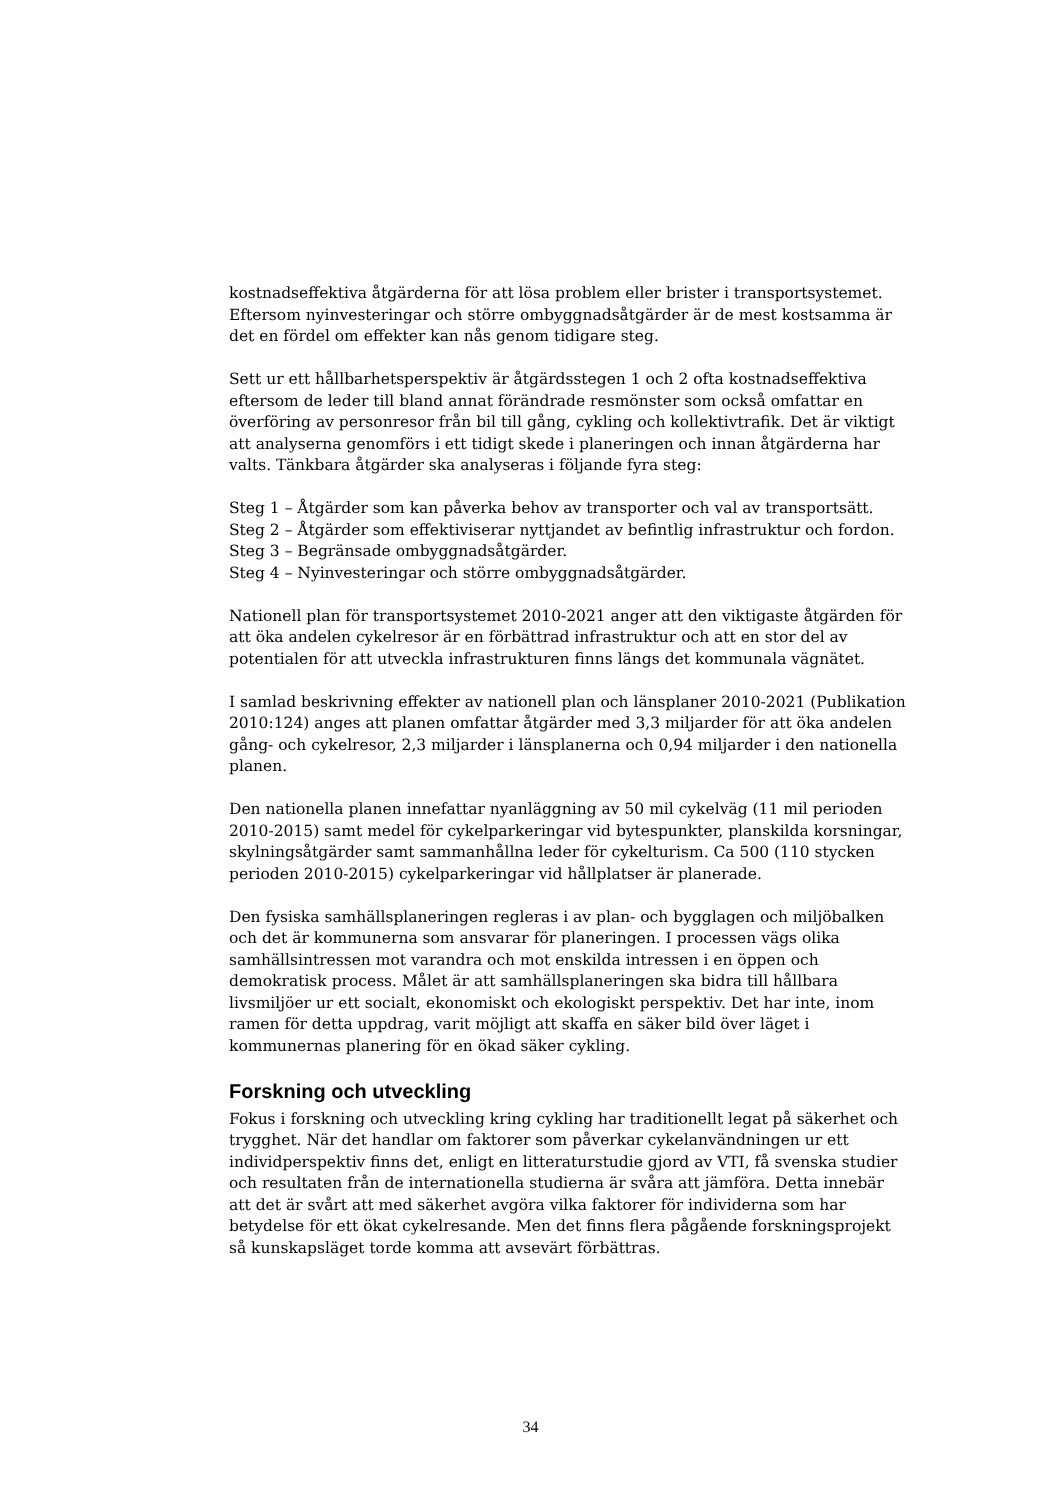kostnadseffektiva åtgärderna för att lösa problem eller brister i transportsystemet. Eftersom nyinvesteringar och större ombyggnadsåtgärder är de mest kostsamma är det en fördel om effekter kan nås genom tidigare steg.
Sett ur ett hållbarhetsperspektiv är åtgärdsstegen 1 och 2 ofta kostnadseffektiva eftersom de leder till bland annat förändrade resmönster som också omfattar en överföring av personresor från bil till gång, cykling och kollektivtrafik. Det är viktigt att analyserna genomförs i ett tidigt skede i planeringen och innan åtgärderna har valts. Tänkbara åtgärder ska analyseras i följande fyra steg:
Steg 1 – Åtgärder som kan påverka behov av transporter och val av transportsätt.
Steg 2 – Åtgärder som effektiviserar nyttjandet av befintlig infrastruktur och fordon.
Steg 3 – Begränsade ombyggnadsåtgärder.
Steg 4 – Nyinvesteringar och större ombyggnadsåtgärder.
Nationell plan för transportsystemet 2010-2021 anger att den viktigaste åtgärden för att öka andelen cykelresor är en förbättrad infrastruktur och att en stor del av potentialen för att utveckla infrastrukturen finns längs det kommunala vägnätet.
I samlad beskrivning effekter av nationell plan och länsplaner 2010-2021 (Publikation 2010:124) anges att planen omfattar åtgärder med 3,3 miljarder för att öka andelen gång- och cykelresor, 2,3 miljarder i länsplanerna och 0,94 miljarder i den nationella planen.
Den nationella planen innefattar nyanläggning av 50 mil cykelväg (11 mil perioden 2010-2015) samt medel för cykelparkeringar vid bytespunkter, planskilda korsningar, skylningsåtgärder samt sammanhållna leder för cykelturism. Ca 500 (110 stycken perioden 2010-2015) cykelparkeringar vid hållplatser är planerade.
Den fysiska samhällsplaneringen regleras i av plan- och bygglagen och miljöbalken och det är kommunerna som ansvarar för planeringen. I processen vägs olika samhällsintressen mot varandra och mot enskilda intressen i en öppen och demokratisk process. Målet är att samhällsplaneringen ska bidra till hållbara livsmiljöer ur ett socialt, ekonomiskt och ekologiskt perspektiv. Det har inte, inom ramen för detta uppdrag, varit möjligt att skaffa en säker bild över läget i kommunernas planering för en ökad säker cykling.
Forskning och utveckling
Fokus i forskning och utveckling kring cykling har traditionellt legat på säkerhet och trygghet. När det handlar om faktorer som påverkar cykelanvändningen ur ett individperspektiv finns det, enligt en litteraturstudie gjord av VTI, få svenska studier och resultaten från de internationella studierna är svåra att jämföra. Detta innebär att det är svårt att med säkerhet avgöra vilka faktorer för individerna som har betydelse för ett ökat cykelresande. Men det finns flera pågående forskningsprojekt så kunskapsläget torde komma att avsevärt förbättras.
34